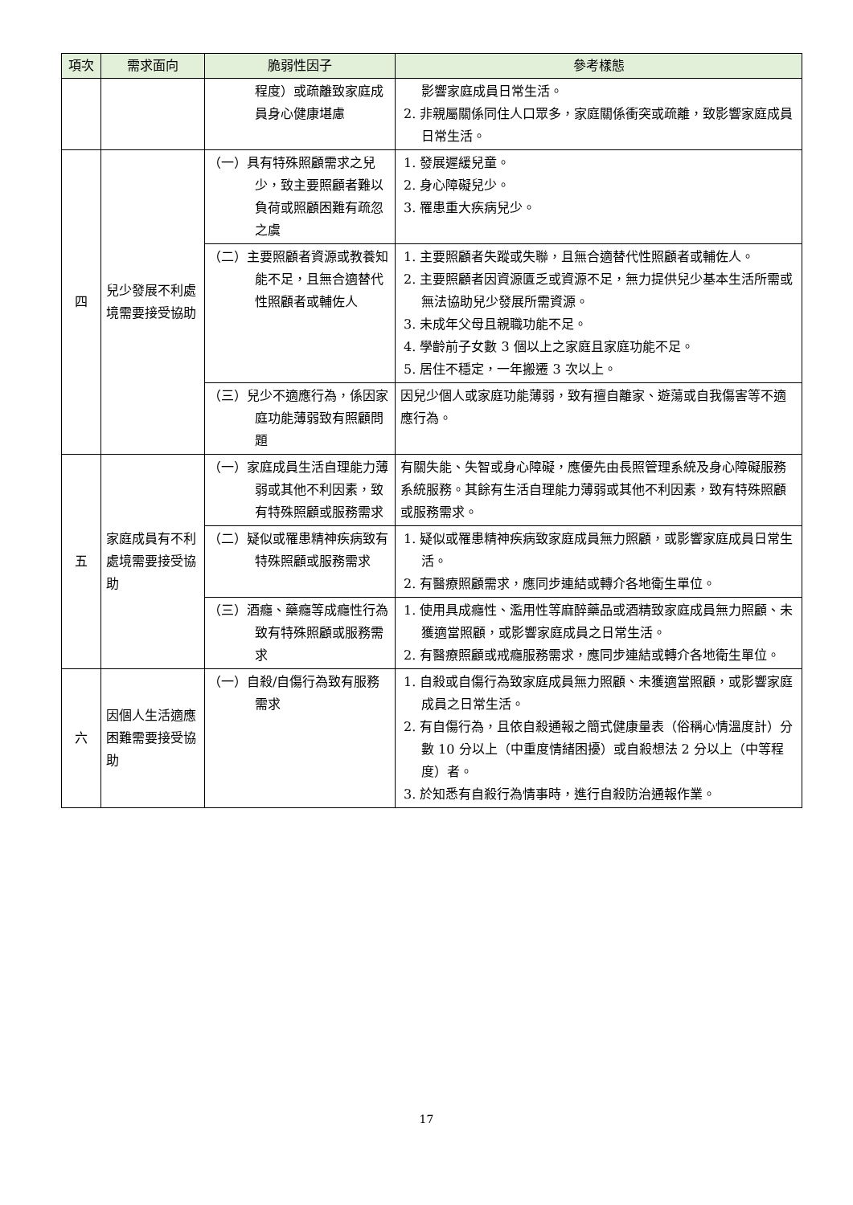| 項次 | 需求面向 | 脆弱性因子 | 參考樣態 |
| --- | --- | --- | --- |
| | | 程度）或疏離致家庭成員身心健康堪慮 | 影響家庭成員日常生活。 2. 非親屬關係同住人口眾多，家庭關係衝突或疏離，致影響家庭成員日常生活。 |
| 四 | 兒少發展不利處境需要接受協助 | （一）具有特殊照顧需求之兒少，致主要照顧者難以負荷或照顧困難有疏忽之虞 | 1. 發展遲緩兒童。 2. 身心障礙兒少。 3. 罹患重大疾病兒少。 |
| | | （二）主要照顧者資源或教養知能不足，且無合適替代性照顧者或輔佐人 | 1. 主要照顧者失蹤或失聯，且無合適替代性照顧者或輔佐人。 2. 主要照顧者因資源匱乏或資源不足，無力提供兒少基本生活所需或無法協助兒少發展所需資源。 3. 未成年父母且親職功能不足。 4. 學齡前子女數 3 個以上之家庭且家庭功能不足。 5. 居住不穩定，一年搬遷 3 次以上。 |
| | | （三）兒少不適應行為，係因家庭功能薄弱致有照顧問題 | 因兒少個人或家庭功能薄弱，致有擅自離家、遊蕩或自我傷害等不適應行為。 |
| 五 | 家庭成員有不利處境需要接受協助 | （一）家庭成員生活自理能力薄弱或其他不利因素，致有特殊照顧或服務需求 | 有關失能、失智或身心障礙，應優先由長照管理系統及身心障礙服務系統服務。其餘有生活自理能力薄弱或其他不利因素，致有特殊照顧或服務需求。 |
| | | （二）疑似或罹患精神疾病致有特殊照顧或服務需求 | 1. 疑似或罹患精神疾病致家庭成員無力照顧，或影響家庭成員日常生活。 2. 有醫療照顧需求，應同步連結或轉介各地衛生單位。 |
| | | （三）酒癮、藥癮等成癮性行為致有特殊照顧或服務需求 | 1. 使用具成癮性、濫用性等麻醉藥品或酒精致家庭成員無力照顧、未獲適當照顧，或影響家庭成員之日常生活。 2. 有醫療照顧或戒癮服務需求，應同步連結或轉介各地衛生單位。 |
| 六 | 因個人生活適應困難需要接受協助 | （一）自殺/自傷行為致有服務需求 | 1. 自殺或自傷行為致家庭成員無力照顧、未獲適當照顧，或影響家庭成員之日常生活。 2. 有自傷行為，且依自殺通報之簡式健康量表（俗稱心情溫度計）分數 10 分以上（中重度情緒困擾）或自殺想法 2 分以上（中等程度）者。 3. 於知悉有自殺行為情事時，進行自殺防治通報作業。 |
17